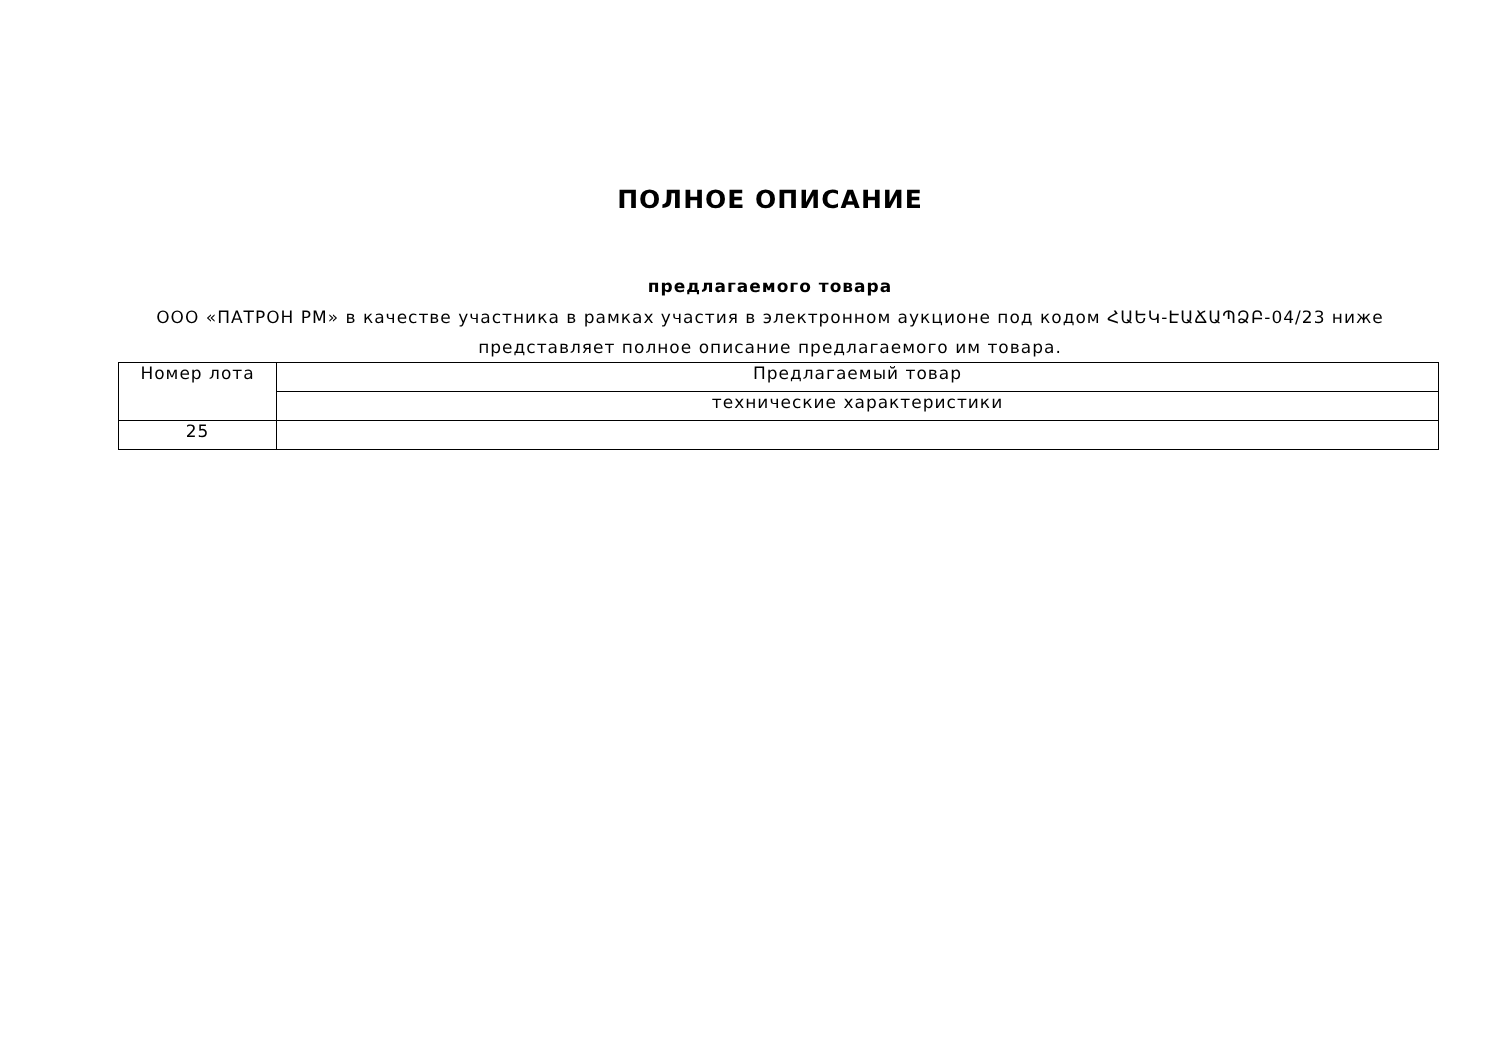ПОЛНОЕ ОПИСАНИЕ
предлагаемого товара
ООО «ПАТРОН РМ» в качестве участника в рамках участия в электронном аукционе под кодом ՀԱԵԿ-ԷԱՃԱՊՁԲ-04/23 ниже представляет полное описание предлагаемого им товара.
| Номер лота | Предлагаемый товар |
| | технические характеристики |
| 25 | |